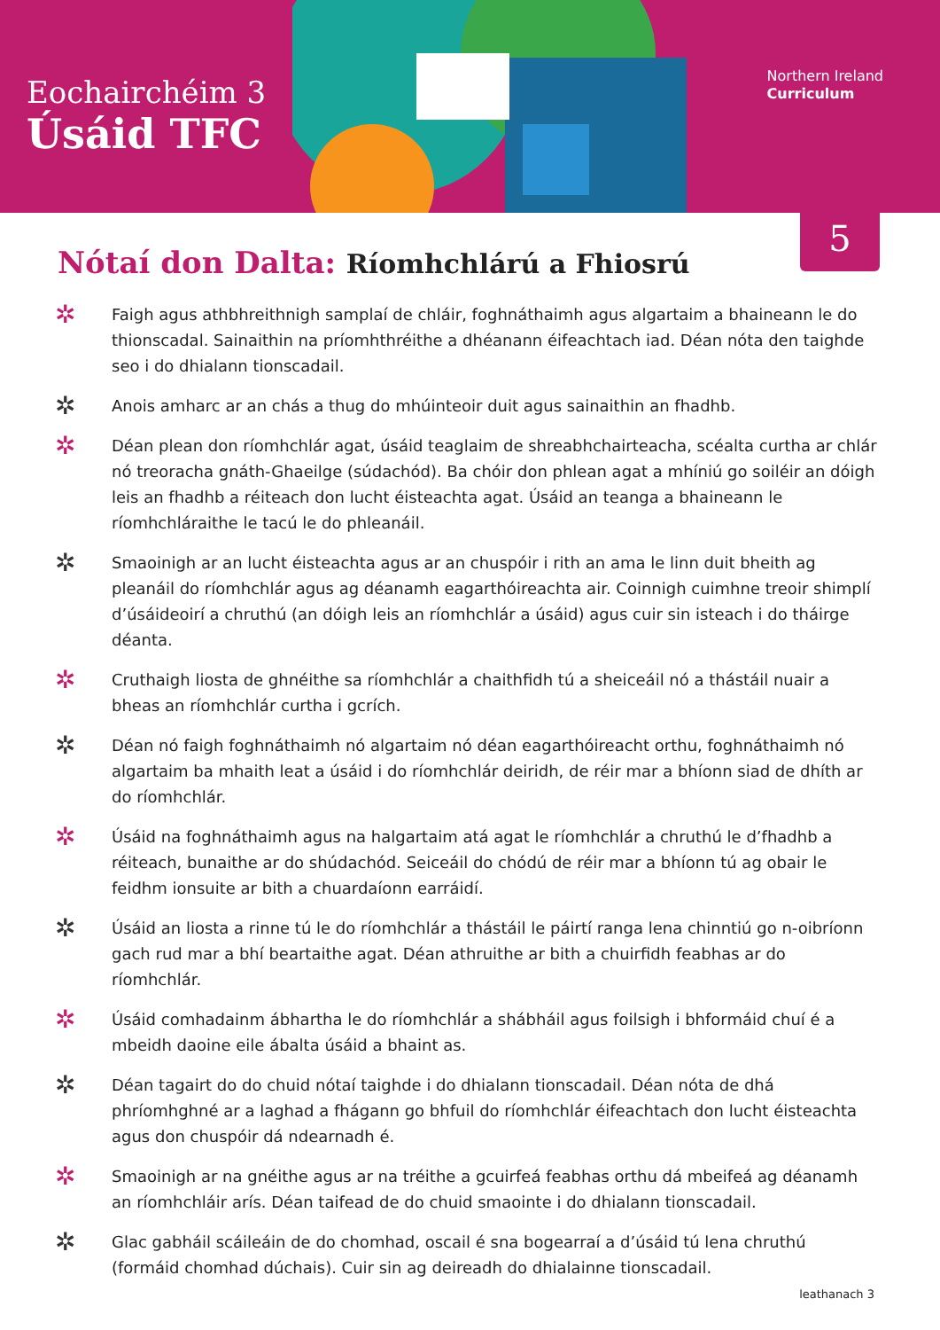Eochairchéim 3
Úsáid TFC
Northern Ireland
Curriculum
5
Nótaí don Dalta: Ríomhchlárú a Fhiosrú
✲
Faigh agus athbhreithnigh samplaí de chláir, foghnáthaimh agus algartaim a bhaineann le do thionscadal. Sainaithin na príomhthréithe a dhéanann éifeachtach iad. Déan nóta den taighde seo i do dhialann tionscadail.
✲
Anois amharc ar an chás a thug do mhúinteoir duit agus sainaithin an fhadhb.
✲
Déan plean don ríomhchlár agat, úsáid teaglaim de shreabhchairteacha, scéalta curtha ar chlár nó treoracha gnáth-Ghaeilge (súdachód). Ba chóir don phlean agat a mhíniú go soiléir an dóigh leis an fhadhb a réiteach don lucht éisteachta agat. Úsáid an teanga a bhaineann le ríomhchláraithe le tacú le do phleanáil.
✲
Smaoinigh ar an lucht éisteachta agus ar an chuspóir i rith an ama le linn duit bheith ag pleanáil do ríomhchlár agus ag déanamh eagarthóireachta air. Coinnigh cuimhne treoir shimplí d’úsáideoirí a chruthú (an dóigh leis an ríomhchlár a úsáid) agus cuir sin isteach i do tháirge déanta.
✲
Cruthaigh liosta de ghnéithe sa ríomhchlár a chaithfidh tú a sheiceáil nó a thástáil nuair a bheas an ríomhchlár curtha i gcrích.
✲
Déan nó faigh foghnáthaimh nó algartaim nó déan eagarthóireacht orthu, foghnáthaimh nó algartaim ba mhaith leat a úsáid i do ríomhchlár deiridh, de réir mar a bhíonn siad de dhíth ar do ríomhchlár.
✲
Úsáid na foghnáthaimh agus na halgartaim atá agat le ríomhchlár a chruthú le d’fhadhb a réiteach, bunaithe ar do shúdachód. Seiceáil do chódú de réir mar a bhíonn tú ag obair le feidhm ionsuite ar bith a chuardaíonn earráidí.
✲
Úsáid an liosta a rinne tú le do ríomhchlár a thástáil le páirtí ranga lena chinntiú go n-oibríonn gach rud mar a bhí beartaithe agat. Déan athruithe ar bith a chuirfidh feabhas ar do ríomhchlár.
✲
Úsáid comhadainm ábhartha le do ríomhchlár a shábháil agus foilsigh i bhformáid chuí é a mbeidh daoine eile ábalta úsáid a bhaint as.
✲
Déan tagairt do do chuid nótaí taighde i do dhialann tionscadail. Déan nóta de dhá phríomhghné ar a laghad a fhágann go bhfuil do ríomhchlár éifeachtach don lucht éisteachta agus don chuspóir dá ndearnadh é.
✲
Smaoinigh ar na gnéithe agus ar na tréithe a gcuirfeá feabhas orthu dá mbeifeá ag déanamh an ríomhchláir arís. Déan taifead de do chuid smaointe i do dhialann tionscadail.
✲
Glac gabháil scáileáin de do chomhad, oscail é sna bogearraí a d’úsáid tú lena chruthú (formáid chomhad dúchais). Cuir sin ag deireadh do dhialainne tionscadail.
leathanach 3